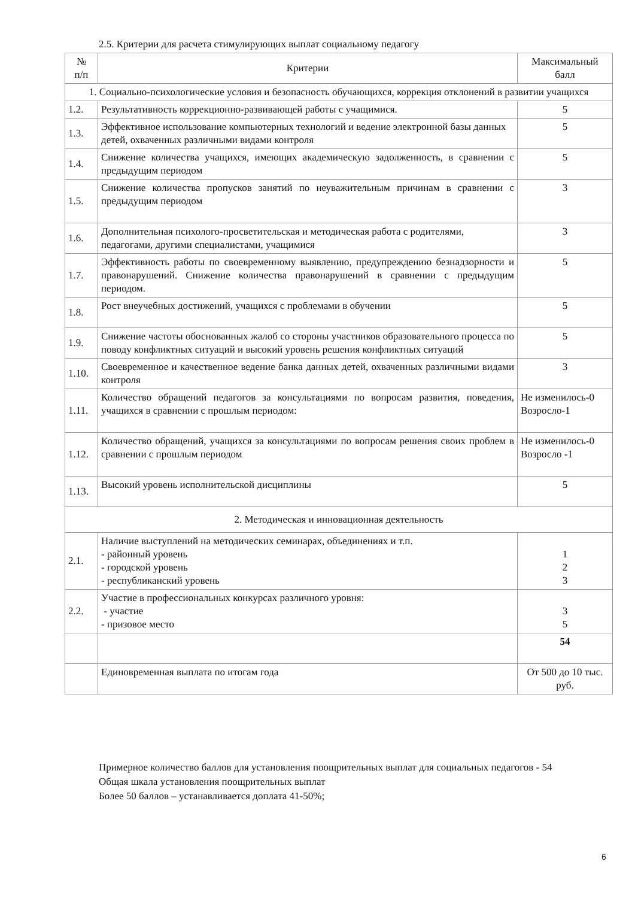2.5. Критерии для расчета стимулирующих выплат социальному педагогу
| № п/п | Критерии | Максимальный балл |
| --- | --- | --- |
| 1. Социально-психологические условия и безопасность обучающихся, коррекция отклонений в развитии учащихся | | |
| 1.2. | Результативность коррекционно-развивающей работы с учащимися. | 5 |
| 1.3. | Эффективное использование компьютерных технологий и ведение электронной базы данных детей, охваченных различными видами контроля | 5 |
| 1.4. | Снижение количества учащихся, имеющих академическую задолженность, в сравнении с предыдущим периодом | 5 |
| 1.5. | Снижение количества пропусков занятий по неуважительным причинам в сравнении с предыдущим периодом | 3 |
| 1.6. | Дополнительная психолого-просветительская и методическая работа с родителями, педагогами, другими специалистами, учащимися | 3 |
| 1.7. | Эффективность работы по своевременному выявлению, предупреждению безнадзорности и правонарушений. Снижение количества правонарушений в сравнении с предыдущим периодом. | 5 |
| 1.8. | Рост внеучебных достижений, учащихся с проблемами в обучении | 5 |
| 1.9. | Снижение частоты обоснованных жалоб со стороны участников образовательного процесса по поводу конфликтных ситуаций и высокий уровень решения конфликтных ситуаций | 5 |
| 1.10. | Своевременное и качественное ведение банка данных детей, охваченных различными видами контроля | 3 |
| 1.11. | Количество обращений педагогов за консультациями по вопросам развития, поведения, учащихся в сравнении с прошлым периодом: | Не изменилось-0 Возросло-1 |
| 1.12. | Количество обращений, учащихся за консультациями по вопросам решения своих проблем в сравнении с прошлым периодом | Не изменилось-0 Возросло -1 |
| 1.13. | Высокий уровень исполнительской дисциплины | 5 |
| 2. Методическая и инновационная деятельность | | |
| 2.1. | Наличие выступлений на методических семинарах, объединениях и т.п. - районный уровень - городской уровень - республиканский уровень | 1 2 3 |
| 2.2. | Участие в профессиональных конкурсах различного уровня: - участие - призовое место | 3 5 |
| | | 54 |
| | Единовременная выплата по итогам года | От 500 до 10 тыс. руб. |
Примерное количество баллов для установления поощрительных выплат для социальных педагогов - 54
Общая шкала установления поощрительных выплат
Более 50 баллов – устанавливается доплата 41-50%;
6